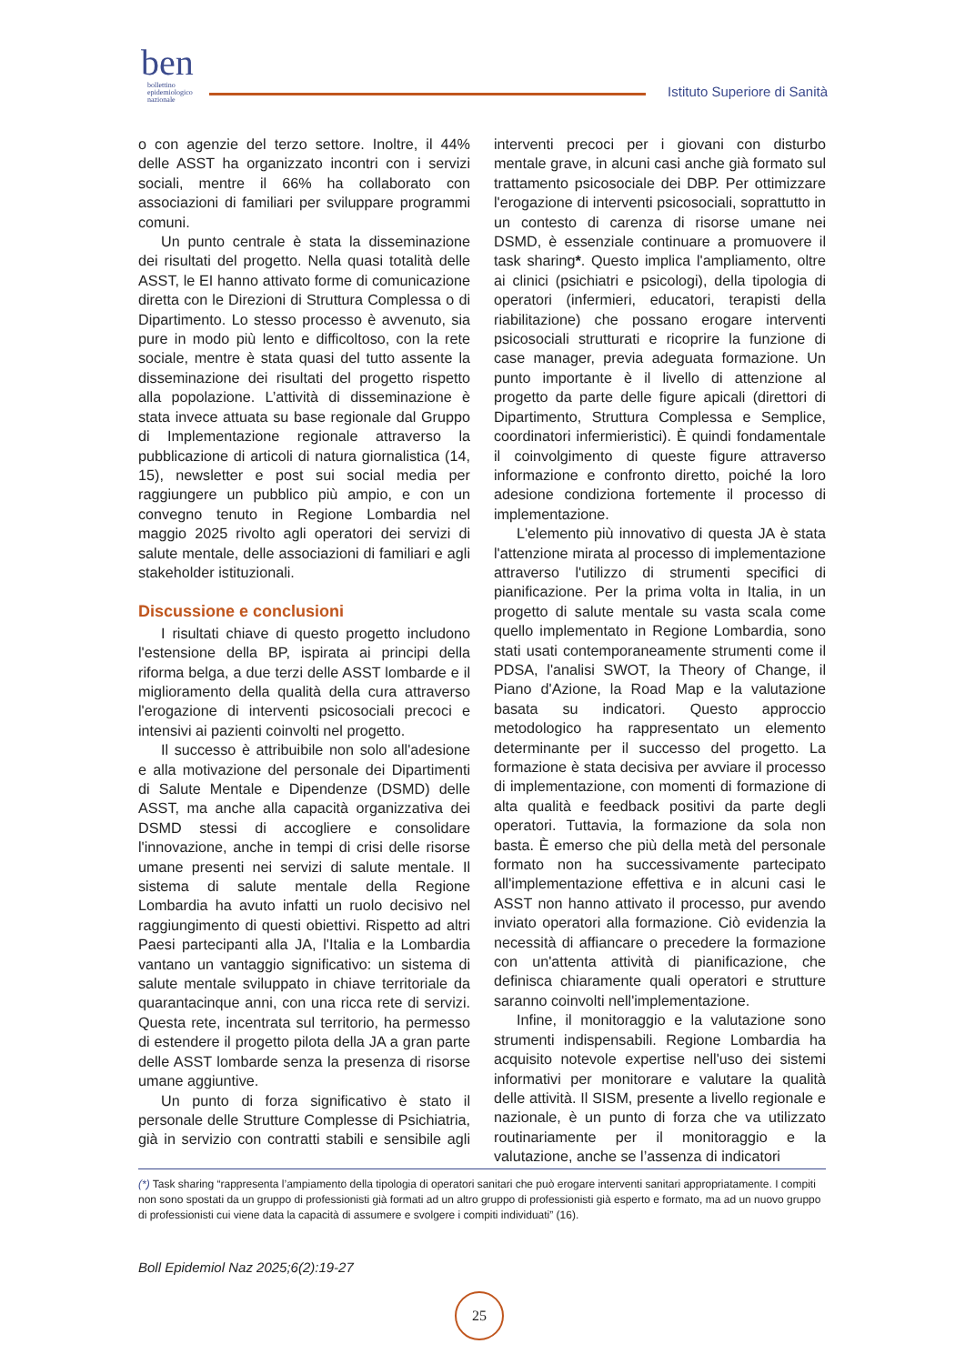ben
bollettino
epidemiologico
nazionale
Istituto Superiore di Sanità
o con agenzie del terzo settore. Inoltre, il 44% delle ASST ha organizzato incontri con i servizi sociali, mentre il 66% ha collaborato con associazioni di familiari per sviluppare programmi comuni.
Un punto centrale è stata la disseminazione dei risultati del progetto. Nella quasi totalità delle ASST, le EI hanno attivato forme di comunicazione diretta con le Direzioni di Struttura Complessa o di Dipartimento. Lo stesso processo è avvenuto, sia pure in modo più lento e difficoltoso, con la rete sociale, mentre è stata quasi del tutto assente la disseminazione dei risultati del progetto rispetto alla popolazione. L’attività di disseminazione è stata invece attuata su base regionale dal Gruppo di Implementazione regionale attraverso la pubblicazione di articoli di natura giornalistica (14, 15), newsletter e post sui social media per raggiungere un pubblico più ampio, e con un convegno tenuto in Regione Lombardia nel maggio 2025 rivolto agli operatori dei servizi di salute mentale, delle associazioni di familiari e agli stakeholder istituzionali.
Discussione e conclusioni
I risultati chiave di questo progetto includono l'estensione della BP, ispirata ai principi della riforma belga, a due terzi delle ASST lombarde e il miglioramento della qualità della cura attraverso l'erogazione di interventi psicosociali precoci e intensivi ai pazienti coinvolti nel progetto.
Il successo è attribuibile non solo all'adesione e alla motivazione del personale dei Dipartimenti di Salute Mentale e Dipendenze (DSMD) delle ASST, ma anche alla capacità organizzativa dei DSMD stessi di accogliere e consolidare l'innovazione, anche in tempi di crisi delle risorse umane presenti nei servizi di salute mentale. Il sistema di salute mentale della Regione Lombardia ha avuto infatti un ruolo decisivo nel raggiungimento di questi obiettivi. Rispetto ad altri Paesi partecipanti alla JA, l'Italia e la Lombardia vantano un vantaggio significativo: un sistema di salute mentale sviluppato in chiave territoriale da quarantacinque anni, con una ricca rete di servizi. Questa rete, incentrata sul territorio, ha permesso di estendere il progetto pilota della JA a gran parte delle ASST lombarde senza la presenza di risorse umane aggiuntive.
Un punto di forza significativo è stato il personale delle Strutture Complesse di Psichiatria, già in servizio con contratti stabili e sensibile agli interventi precoci per i giovani con disturbo mentale grave, in alcuni casi anche già formato sul trattamento psicosociale dei DBP. Per ottimizzare l'erogazione di interventi psicosociali, soprattutto in un contesto di carenza di risorse umane nei DSMD, è essenziale continuare a promuovere il task sharing*. Questo implica l'ampliamento, oltre ai clinici (psichiatri e psicologi), della tipologia di operatori (infermieri, educatori, terapisti della riabilitazione) che possano erogare interventi psicosociali strutturati e ricoprire la funzione di case manager, previa adeguata formazione. Un punto importante è il livello di attenzione al progetto da parte delle figure apicali (direttori di Dipartimento, Struttura Complessa e Semplice, coordinatori infermieristici). È quindi fondamentale il coinvolgimento di queste figure attraverso informazione e confronto diretto, poiché la loro adesione condiziona fortemente il processo di implementazione.
L'elemento più innovativo di questa JA è stata l'attenzione mirata al processo di implementazione attraverso l'utilizzo di strumenti specifici di pianificazione. Per la prima volta in Italia, in un progetto di salute mentale su vasta scala come quello implementato in Regione Lombardia, sono stati usati contemporaneamente strumenti come il PDSA, l'analisi SWOT, la Theory of Change, il Piano d'Azione, la Road Map e la valutazione basata su indicatori. Questo approccio metodologico ha rappresentato un elemento determinante per il successo del progetto. La formazione è stata decisiva per avviare il processo di implementazione, con momenti di formazione di alta qualità e feedback positivi da parte degli operatori. Tuttavia, la formazione da sola non basta. È emerso che più della metà del personale formato non ha successivamente partecipato all'implementazione effettiva e in alcuni casi le ASST non hanno attivato il processo, pur avendo inviato operatori alla formazione. Ciò evidenzia la necessità di affiancare o precedere la formazione con un'attenta attività di pianificazione, che definisca chiaramente quali operatori e strutture saranno coinvolti nell'implementazione.
Infine, il monitoraggio e la valutazione sono strumenti indispensabili. Regione Lombardia ha acquisito notevole expertise nell'uso dei sistemi informativi per monitorare e valutare la qualità delle attività. Il SISM, presente a livello regionale e nazionale, è un punto di forza che va utilizzato routinariamente per il monitoraggio e la valutazione, anche se l’assenza di indicatori
(*) Task sharing “rappresenta l’ampiamento della tipologia di operatori sanitari che può erogare interventi sanitari appropriatamente. I compiti non sono spostati da un gruppo di professionisti già formati ad un altro gruppo di professionisti già esperto e formato, ma ad un nuovo gruppo di professionisti cui viene data la capacità di assumere e svolgere i compiti individuati” (16).
Boll Epidemiol Naz 2025;6(2):19-27
25